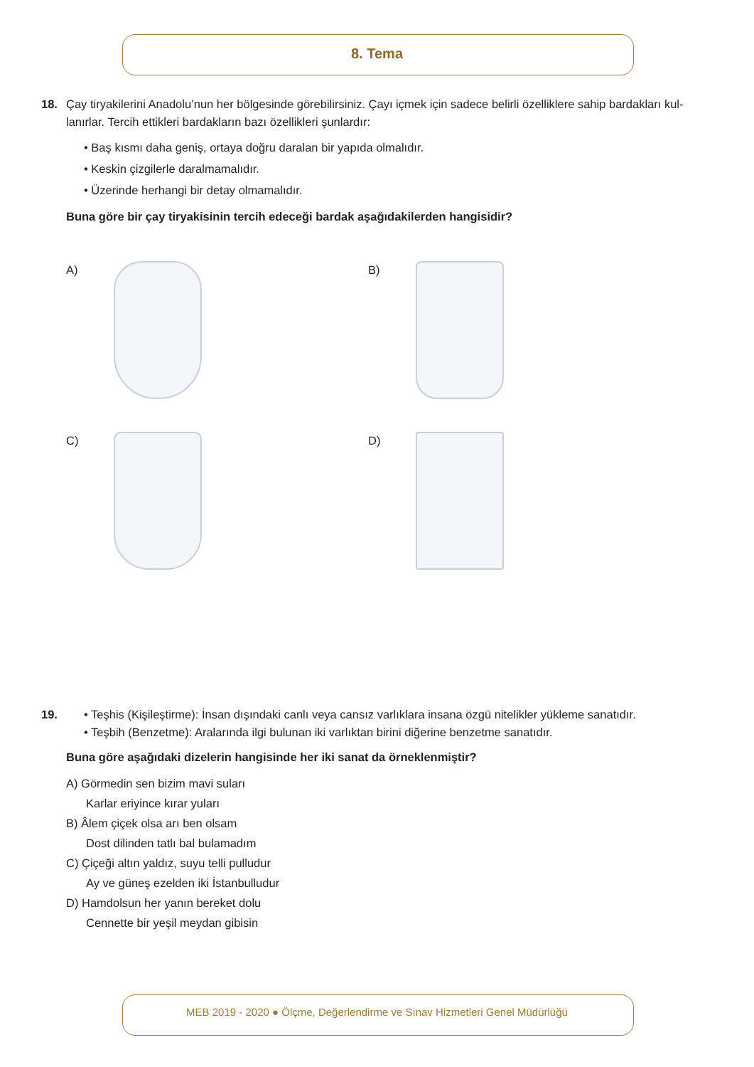8. Tema
18. Çay tiryakilerini Anadolu’nun her bölgesinde görebilirsiniz. Çayı içmek için sadece belirli özelliklere sahip bardakları kul-
lanırlar. Tercih ettikleri bardakların bazı özellikleri şunlardır:
• Baş kısmı daha geniş, ortaya doğru daralan bir yapıda olmalıdır.
• Keskin çizgilerle daralmamalıdır.
• Üzerinde herhangi bir detay olmamalıdır.
Buna göre bir çay tiryakisinin tercih edeceği bardak aşağıdakilerden hangisidir?
A)
B)
C)
D)
19. • Teşhis (Kişileştirme): İnsan dışındaki canlı veya cansız varlıklara insana özgü nitelikler yükleme sanatıdır.
• Teşbih (Benzetme): Aralarında ilgi bulunan iki varlıktan birini diğerine benzetme sanatıdır.
Buna göre aşağıdaki dizelerin hangisinde her iki sanat da örneklenmiştir?
A) Görmedin sen bizim mavi suları
Karlar eriyince kırar yuları
B) Âlem çiçek olsa arı ben olsam
Dost dilinden tatlı bal bulamadım
C) Çiçeği altın yaldız, suyu telli pulludur
Ay ve güneş ezelden iki İstanbulludur
D) Hamdolsun her yanın bereket dolu
Cennette bir yeşil meydan gibisin
MEB 2019 - 2020 ● Ölçme, Değerlendirme ve Sınav Hizmetleri Genel Müdürlüğü